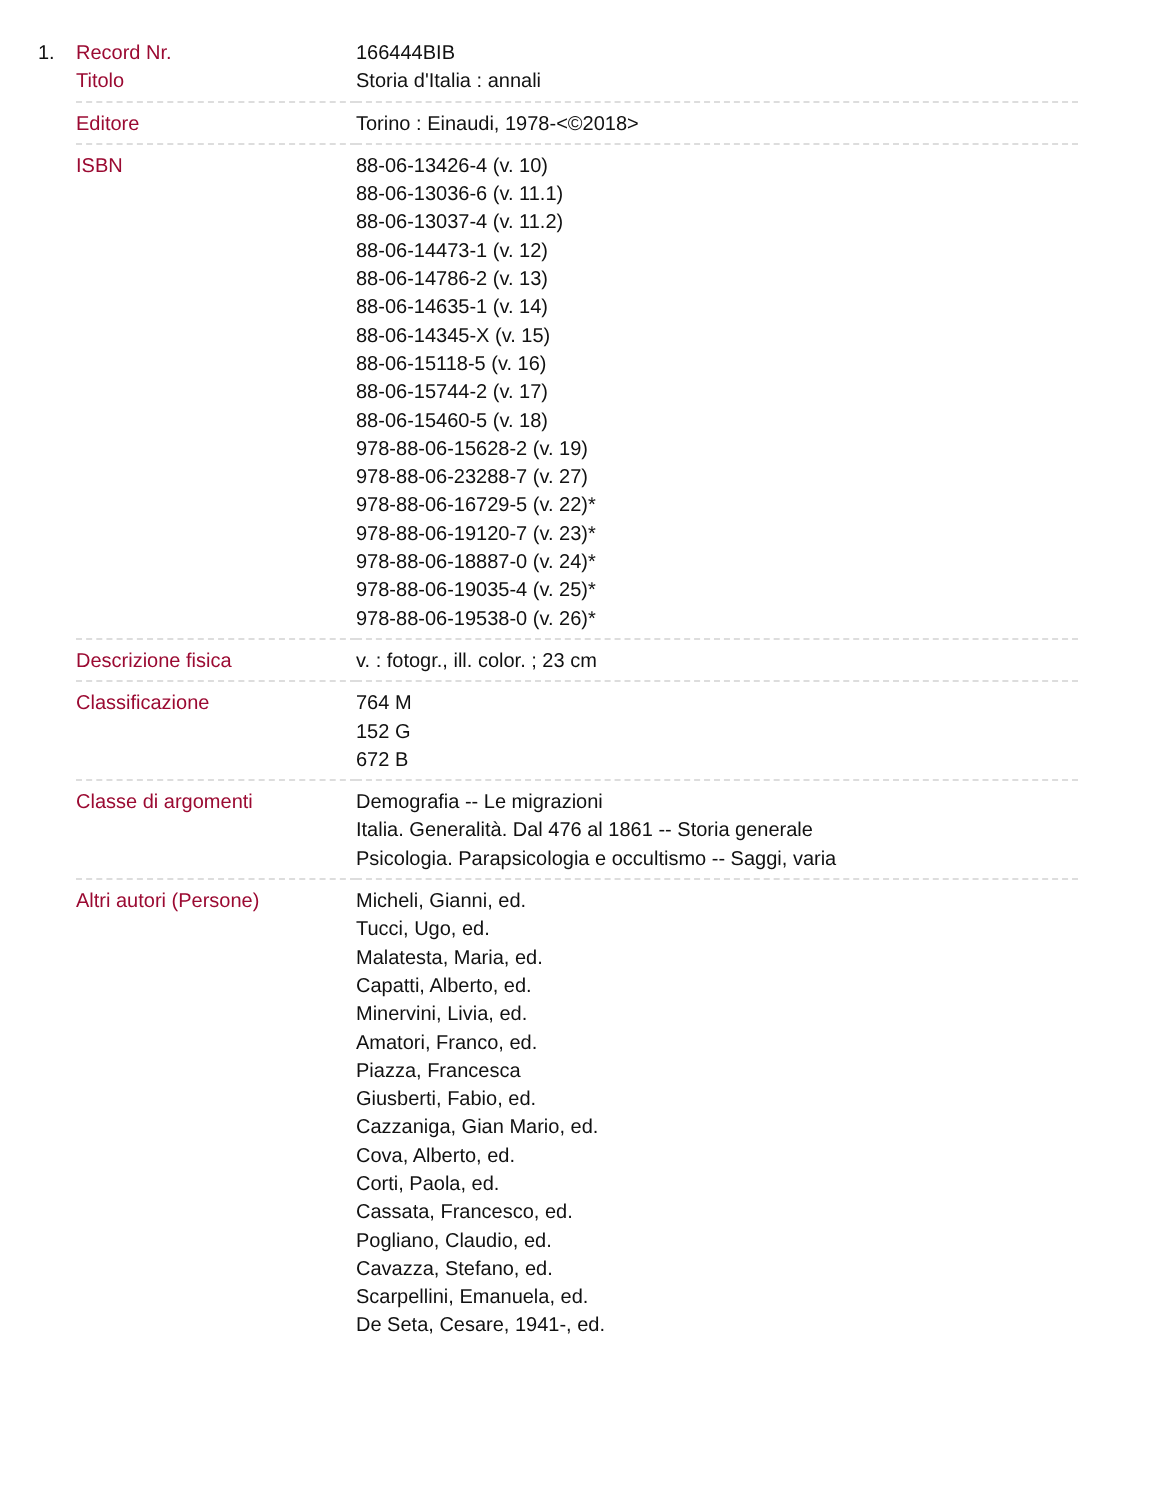| 1. | Record Nr. | 166444BIB |
| | Titolo | Storia d'Italia : annali |
| | Editore | Torino : Einaudi, 1978-<©2018> |
| | ISBN | 88-06-13426-4 (v. 10) 88-06-13036-6 (v. 11.1) 88-06-13037-4 (v. 11.2) 88-06-14473-1 (v. 12) 88-06-14786-2 (v. 13) 88-06-14635-1 (v. 14) 88-06-14345-X (v. 15) 88-06-15118-5 (v. 16) 88-06-15744-2 (v. 17) 88-06-15460-5 (v. 18) 978-88-06-15628-2 (v. 19) 978-88-06-23288-7 (v. 27) 978-88-06-16729-5 (v. 22)* 978-88-06-19120-7 (v. 23)* 978-88-06-18887-0 (v. 24)* 978-88-06-19035-4 (v. 25)* 978-88-06-19538-0 (v. 26)* |
| | Descrizione fisica | v. : fotogr., ill. color. ; 23 cm |
| | Classificazione | 764 M 152 G 672 B |
| | Classe di argomenti | Demografia -- Le migrazioni Italia. Generalità. Dal 476 al 1861 -- Storia generale Psicologia. Parapsicologia e occultismo -- Saggi, varia |
| | Altri autori (Persone) | Micheli, Gianni, ed. Tucci, Ugo, ed. Malatesta, Maria, ed. Capatti, Alberto, ed. Minervini, Livia, ed. Amatori, Franco, ed. Piazza, Francesca Giusberti, Fabio, ed. Cazzaniga, Gian Mario, ed. Cova, Alberto, ed. Corti, Paola, ed. Cassata, Francesco, ed. Pogliano, Claudio, ed. Cavazza, Stefano, ed. Scarpellini, Emanuela, ed. De Seta, Cesare, 1941-, ed. |